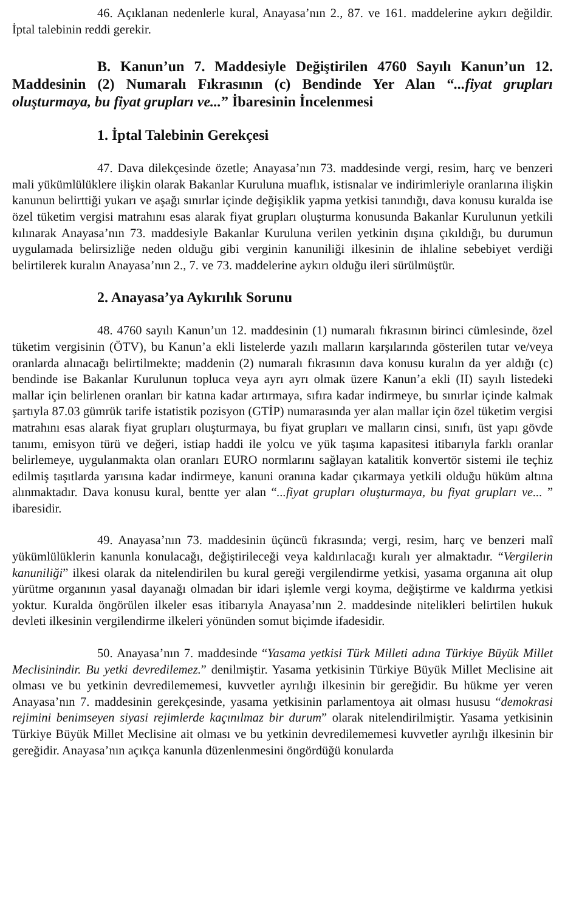46. Açıklanan nedenlerle kural, Anayasa’nın 2., 87. ve 161. maddelerine aykırı değildir. İptal talebinin reddi gerekir.
B. Kanun’un 7. Maddesiyle Değiştirilen 4760 Sayılı Kanun’un 12. Maddesinin (2) Numaralı Fıkrasının (c) Bendinde Yer Alan “...fiyat grupları oluşturmaya, bu fiyat grupları ve...” İbaresinin İncelenmesi
1. İptal Talebinin Gerekçesi
47. Dava dilekçesinde özetle; Anayasa’nın 73. maddesinde vergi, resim, harç ve benzeri mali yükümlülüklere ilişkin olarak Bakanlar Kuruluna muaflık, istisnalar ve indirimleriyle oranlarına ilişkin kanunun belirttiği yukarı ve aşağı sınırlar içinde değişiklik yapma yetkisi tanındığı, dava konusu kuralda ise özel tüketim vergisi matrahını esas alarak fiyat grupları oluşturma konusunda Bakanlar Kurulunun yetkili kılınarak Anayasa’nın 73. maddesiyle Bakanlar Kuruluna verilen yetkinin dışına çıkıldığı, bu durumun uygulamada belirsizliğe neden olduğu gibi verginin kanuniliği ilkesinin de ihlaline sebebiyet verdiği belirtilerek kuralın Anayasa’nın 2., 7. ve 73. maddelerine aykırı olduğu ileri sürülmüştür.
2. Anayasa’ya Aykırılık Sorunu
48. 4760 sayılı Kanun’un 12. maddesinin (1) numaralı fıkrasının birinci cümlesinde, özel tüketim vergisinin (ÖTV), bu Kanun’a ekli listelerde yazılı malların karşılarında gösterilen tutar ve/veya oranlarda alınacağı belirtilmekte; maddenin (2) numaralı fıkrasının dava konusu kuralın da yer aldığı (c) bendinde ise Bakanlar Kurulunun topluca veya ayrı ayrı olmak üzere Kanun’a ekli (II) sayılı listedeki mallar için belirlenen oranları bir katına kadar artırmaya, sıfıra kadar indirmeye, bu sınırlar içinde kalmak şartıyla 87.03 gümrük tarife istatistik pozisyon (GTİP) numarasında yer alan mallar için özel tüketim vergisi matrahını esas alarak fiyat grupları oluşturmaya, bu fiyat grupları ve malların cinsi, sınıfı, üst yapı gövde tanımı, emisyon türü ve değeri, istiap haddi ile yolcu ve yük taşıma kapasitesi itibarıyla farklı oranlar belirlemeye, uygulanmakta olan oranları EURO normlarını sağlayan katalitik konvertör sistemi ile teçhiz edilmiş taşıtlarda yarısına kadar indirmeye, kanuni oranına kadar çıkarmaya yetkili olduğu hüküm altına alınmaktadır. Dava konusu kural, bentte yer alan “...fiyat grupları oluşturmaya, bu fiyat grupları ve... ” ibaresidir.
49. Anayasa’nın 73. maddesinin üçüncü fıkrasında; vergi, resim, harç ve benzeri malî yükümlülüklerin kanunla konulacağı, değiştirileceği veya kaldırılacağı kuralı yer almaktadır. “Vergilerin kanuniliği” ilkesi olarak da nitelendirilen bu kural gereği vergilendirme yetkisi, yasama organına ait olup yürütme organının yasal dayanağı olmadan bir idari işlemle vergi koyma, değiştirme ve kaldırma yetkisi yoktur. Kuralda öngörülen ilkeler esas itibarıyla Anayasa’nın 2. maddesinde nitelikleri belirtilen hukuk devleti ilkesinin vergilendirme ilkeleri yönünden somut biçimde ifadesidir.
50. Anayasa’nın 7. maddesinde “Yasama yetkisi Türk Milleti adına Türkiye Büyük Millet Meclisinindir. Bu yetki devredilemez.” denilmiştir. Yasama yetkisinin Türkiye Büyük Millet Meclisine ait olması ve bu yetkinin devredilememesi, kuvvetler ayrılığı ilkesinin bir gereğidir. Bu hükme yer veren Anayasa’nın 7. maddesinin gerekçesinde, yasama yetkisinin parlamentoya ait olması hususu “demokrasi rejimini benimseyen siyasi rejimlerde kaçınılmaz bir durum” olarak nitelendirilmiştir. Yasama yetkisinin Türkiye Büyük Millet Meclisine ait olması ve bu yetkinin devredilememesi kuvvetler ayrılığı ilkesinin bir gereğidir. Anayasa’nın açıkça kanunla düzenlenmesini öngördüğü konularda